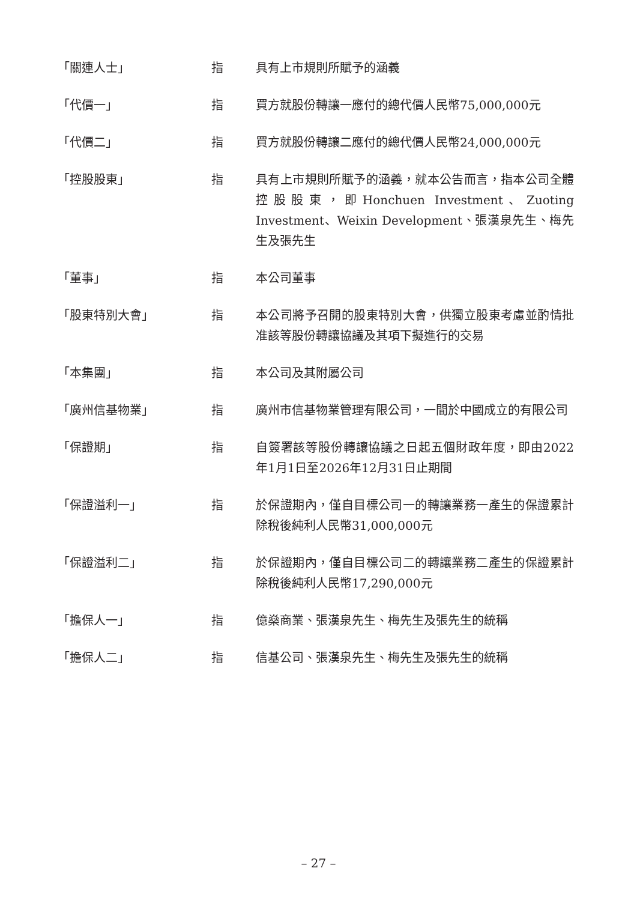「關連人士」 指 具有上市規則所賦予的涵義
「代價一」 指 買方就股份轉讓一應付的總代價人民幣75,000,000元
「代價二」 指 買方就股份轉讓二應付的總代價人民幣24,000,000元
「控股股東」 指 具有上市規則所賦予的涵義，就本公告而言，指本公司全體控股股東，即Honchuen Investment、Zuoting Investment、Weixin Development、張漢泉先生、梅先生及張先生
「董事」 指 本公司董事
「股東特別大會」 指 本公司將予召開的股東特別大會，供獨立股東考慮並酌情批准該等股份轉讓協議及其項下擬進行的交易
「本集團」 指 本公司及其附屬公司
「廣州信基物業」 指 廣州市信基物業管理有限公司，一間於中國成立的有限公司
「保證期」 指 自簽署該等股份轉讓協議之日起五個財政年度，即由2022年1月1日至2026年12月31日止期間
「保證溢利一」 指 於保證期內，僅自目標公司一的轉讓業務一產生的保證累計除稅後純利人民幣31,000,000元
「保證溢利二」 指 於保證期內，僅自目標公司二的轉讓業務二產生的保證累計除稅後純利人民幣17,290,000元
「擔保人一」 指 億燊商業、張漢泉先生、梅先生及張先生的統稱
「擔保人二」 指 信基公司、張漢泉先生、梅先生及張先生的統稱
– 27 –